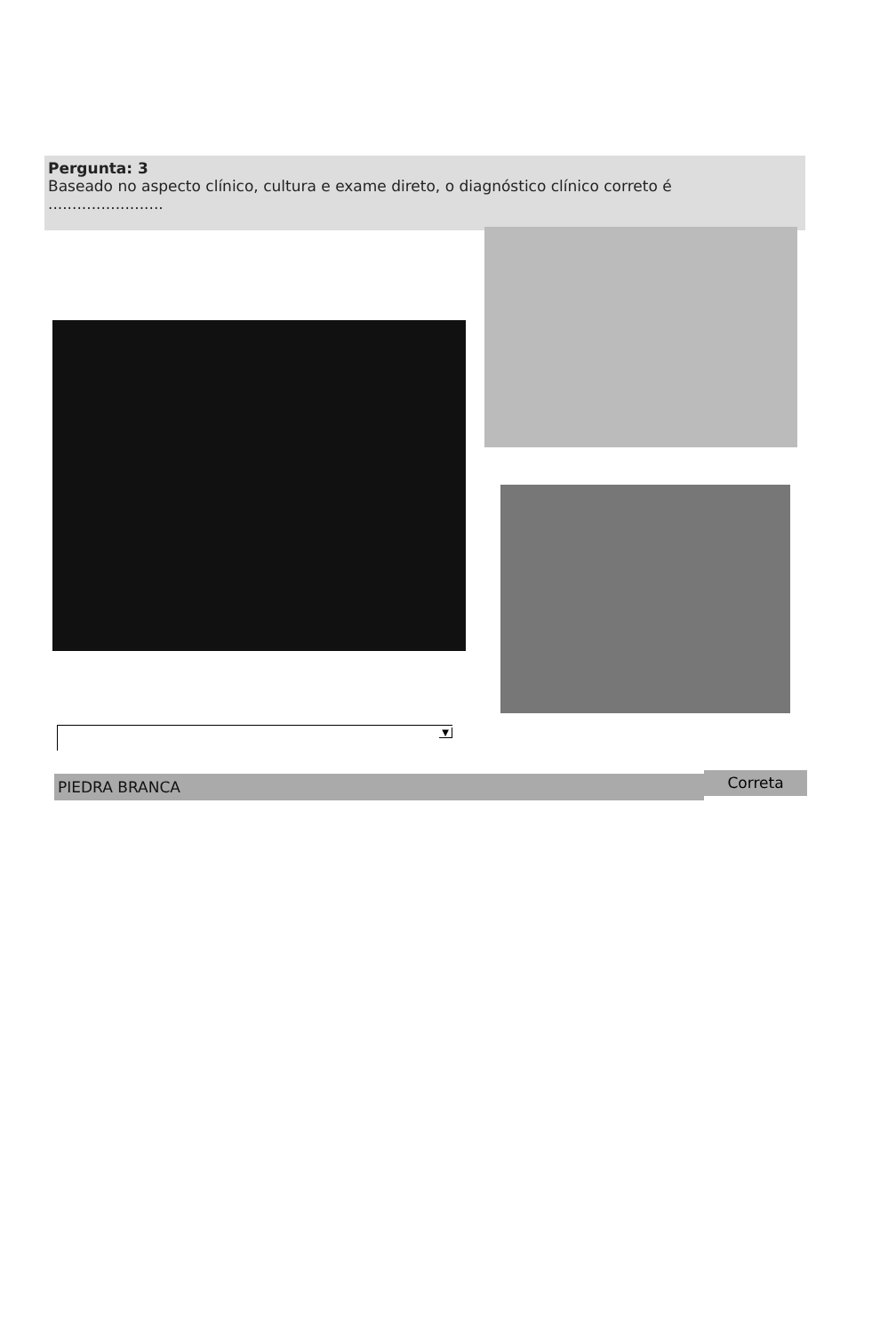Pergunta: 3
Baseado no aspecto clínico, cultura e exame direto, o diagnóstico clínico correto é
........................
▼
PIEDRA BRANCA Correta